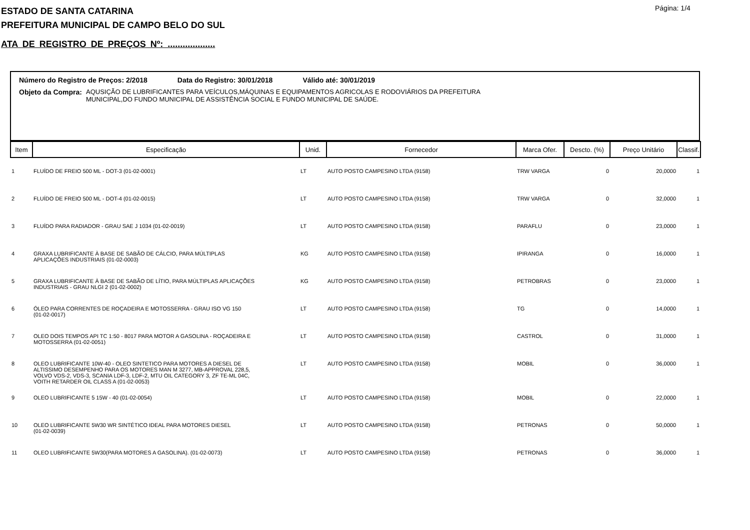Página: 1/4
ESTADO DE SANTA CATARINA
PREFEITURA MUNICIPAL DE CAMPO BELO DO SUL
ATA DE REGISTRO DE PREÇOS Nº: ...................
Número do Registro de Preços: 2/2018 Data do Registro: 30/01/2018 Válido até: 30/01/2019
Objeto da Compra: AQUSIÇÃO DE LUBRIFICANTES PARA VEÍCULOS,MÁQUINAS E EQUIPAMENTOS AGRICOLAS E RODOVIÁRIOS DA PREFEITURA
MUNICIPAL,DO FUNDO MUNICIPAL DE ASSISTÊNCIA SOCIAL E FUNDO MUNICIPAL DE SAÚDE.
| Item | Especificação | Unid. | Fornecedor | Marca Ofer. | Descto. (%) | Preço Unitário | Classif. |
| --- | --- | --- | --- | --- | --- | --- | --- |
| 1 | FLUÍDO DE FREIO 500 ML - DOT-3 (01-02-0001) | LT | AUTO POSTO CAMPESINO LTDA (9158) | TRW VARGA | 0 | 20,0000 | 1 |
| 2 | FLUÍDO DE FREIO 500 ML - DOT-4 (01-02-0015) | LT | AUTO POSTO CAMPESINO LTDA (9158) | TRW VARGA | 0 | 32,0000 | 1 |
| 3 | FLUÍDO PARA RADIADOR - GRAU SAE J 1034 (01-02-0019) | LT | AUTO POSTO CAMPESINO LTDA (9158) | PARAFLU | 0 | 23,0000 | 1 |
| 4 | GRAXA LUBRIFICANTE À BASE DE SABÃO DE CÁLCIO, PARA MÚLTIPLAS APLICAÇÕES INDUSTRIAIS (01-02-0003) | KG | AUTO POSTO CAMPESINO LTDA (9158) | IPIRANGA | 0 | 16,0000 | 1 |
| 5 | GRAXA LUBRIFICANTE À BASE DE SABÃO DE LÍTIO, PARA MÚLTIPLAS APLICAÇÕES INDUSTRIAIS - GRAU NLGI 2 (01-02-0002) | KG | AUTO POSTO CAMPESINO LTDA (9158) | PETROBRAS | 0 | 23,0000 | 1 |
| 6 | ÓLEO PARA CORRENTES DE ROÇADEIRA E MOTOSSERRA - GRAU ISO VG 150 (01-02-0017) | LT | AUTO POSTO CAMPESINO LTDA (9158) | TG | 0 | 14,0000 | 1 |
| 7 | OLEO DOIS TEMPOS API TC 1:50 - 8017 PARA MOTOR A GASOLINA - ROÇADEIRA E MOTOSSERRA (01-02-0051) | LT | AUTO POSTO CAMPESINO LTDA (9158) | CASTROL | 0 | 31,0000 | 1 |
| 8 | OLEO LUBRIFICANTE 10W-40 - OLEO SINTETICO PARA MOTORES A DIESEL DE ALTISSIMO DESEMPENHO PARA OS MOTORES MAN M 3277, MB-APPROVAL 228,5, VOLVO VDS-2, VDS-3, SCANIA LDF-3, LDF-2, MTU OIL CATEGORY 3, ZF TE-ML 04C, VOITH RETARDER OIL CLASS A (01-02-0053) | LT | AUTO POSTO CAMPESINO LTDA (9158) | MOBIL | 0 | 36,0000 | 1 |
| 9 | OLEO LUBRIFICANTE 5 15W - 40 (01-02-0054) | LT | AUTO POSTO CAMPESINO LTDA (9158) | MOBIL | 0 | 22,0000 | 1 |
| 10 | OLEO LUBRIFICANTE 5W30 WR SINTÉTICO IDEAL PARA MOTORES DIESEL (01-02-0039) | LT | AUTO POSTO CAMPESINO LTDA (9158) | PETRONAS | 0 | 50,0000 | 1 |
| 11 | OLEO LUBRIFICANTE 5W30(PARA MOTORES A GASOLINA). (01-02-0073) | LT | AUTO POSTO CAMPESINO LTDA (9158) | PETRONAS | 0 | 36,0000 | 1 |